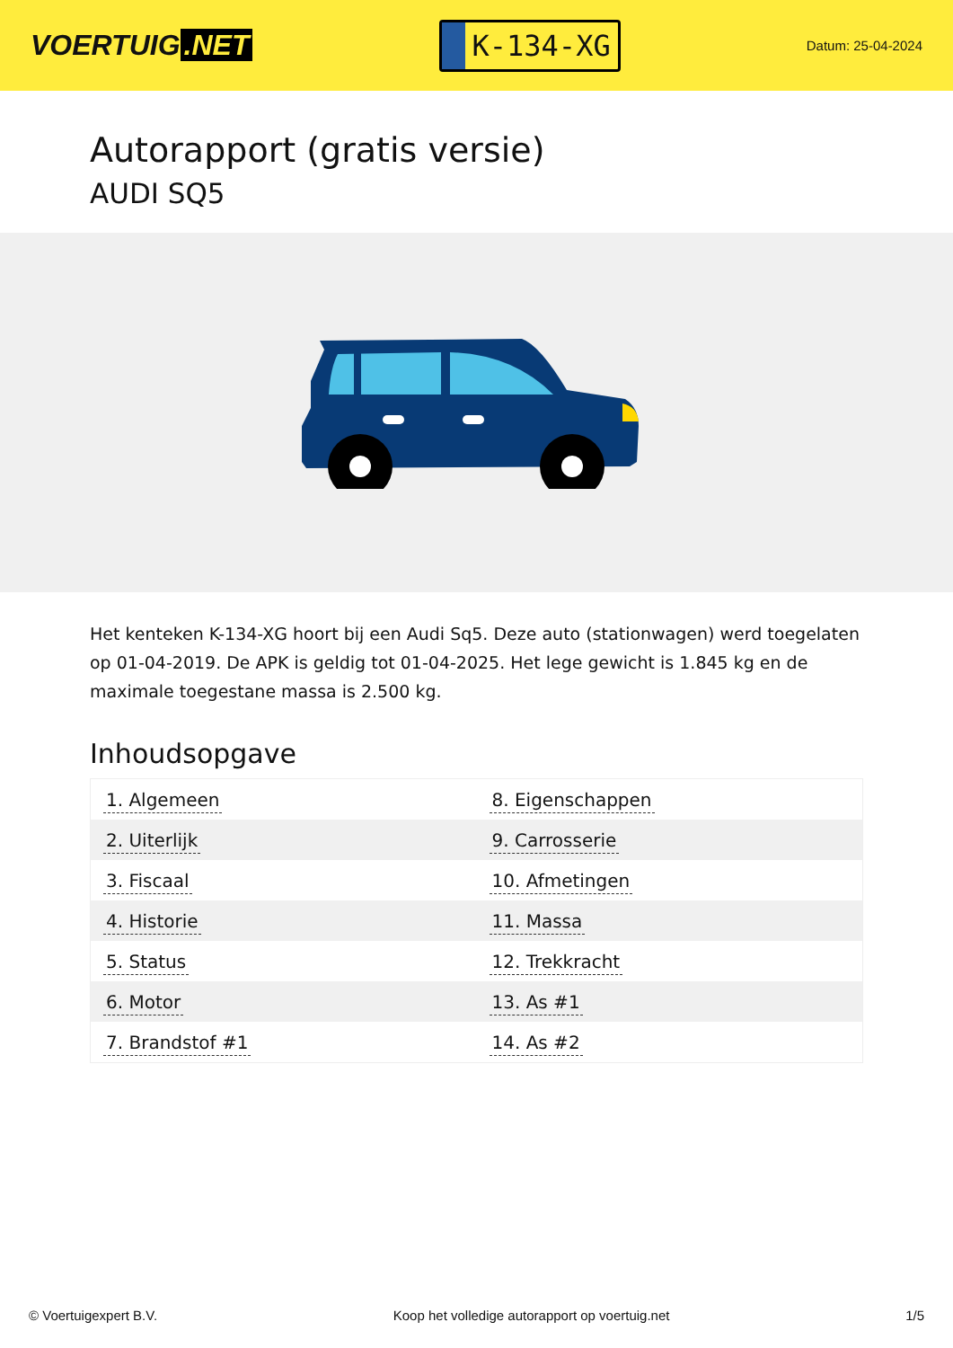VOERTUIG.NET
K-134-XG
Datum: 25-04-2024
Autorapport (gratis versie)
AUDI SQ5
Het kenteken K-134-XG hoort bij een Audi Sq5. Deze auto (stationwagen) werd toegelaten op 01-04-2019. De APK is geldig tot 01-04-2025. Het lege gewicht is 1.845 kg en de maximale toegestane massa is 2.500 kg.
Inhoudsopgave
| 1. Algemeen | 8. Eigenschappen |
| 2. Uiterlijk | 9. Carrosserie |
| 3. Fiscaal | 10. Afmetingen |
| 4. Historie | 11. Massa |
| 5. Status | 12. Trekkracht |
| 6. Motor | 13. As #1 |
| 7. Brandstof #1 | 14. As #2 |
© Voertuigexpert B.V. Koop het volledige autorapport op voertuig.net 1/5